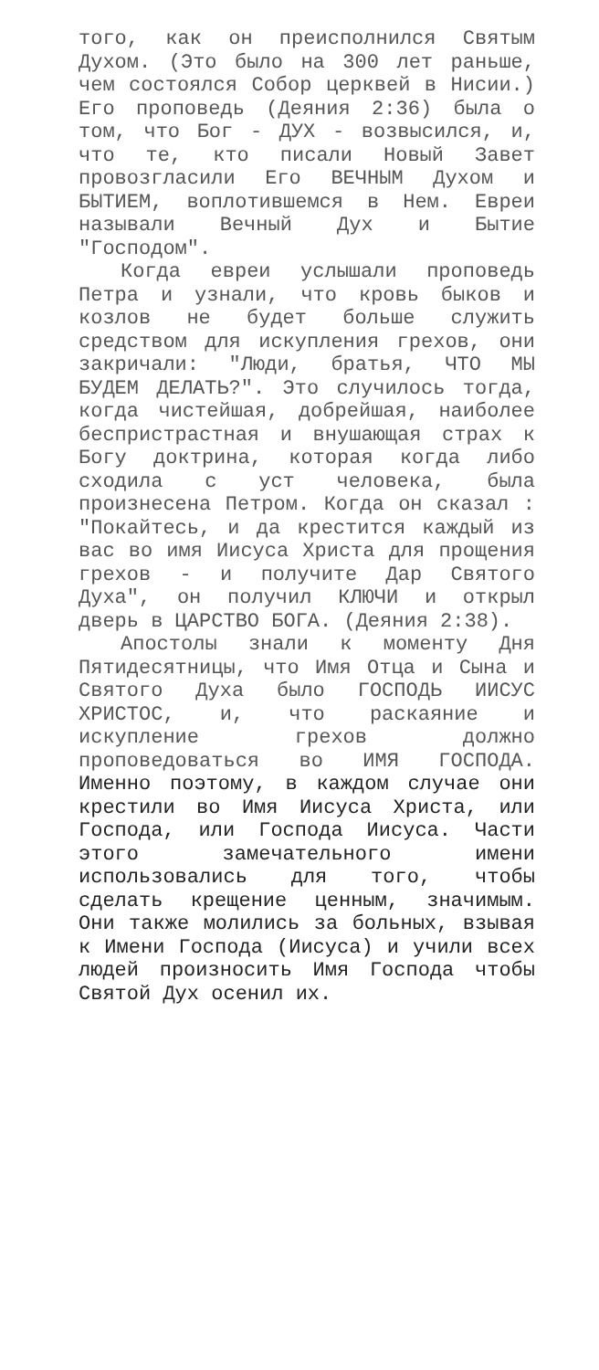того, как он преисполнился Святым Духом. (Это было на 300 лет раньше, чем состоялся Собор церквей в Нисии.) Его проповедь (Деяния 2:36) была о том, что Бог - ДУХ - возвысился, и, что те, кто писали Новый Завет провозгласили Его ВЕЧНЫМ Духом и БЫТИЕМ, воплотившемся в Нем. Евреи называли Вечный Дух и Бытие "Господом".
Когда евреи услышали проповедь Петра и узнали, что кровь быков и козлов не будет больше служить средством для искупления грехов, они закричали: "Люди, братья, ЧТО МЫ БУДЕМ ДЕЛАТЬ?". Это случилось тогда, когда чистейшая, добрейшая, наиболее беспристрастная и внушающая страх к Богу доктрина, которая когда либо сходила с уст человека, была произнесена Петром. Когда он сказал : "Покайтесь, и да крестится каждый из вас во имя Иисуса Христа для прощения грехов - и получите Дар Святого Духа", он получил КЛЮЧИ и открыл дверь в ЦАРСТВО БОГА. (Деяния 2:38).
Апостолы знали к моменту Дня Пятидесятницы, что Имя Отца и Сына и Святого Духа было ГОСПОДЬ ИИСУС ХРИСТОС, и, что раскаяние и искупление грехов должно проповедоваться во ИМЯ ГОСПОДА. Именно поэтому, в каждом случае они крестили во Имя Иисуса Христа, или Господа, или Господа Иисуса. Части этого замечательного имени использовались для того, чтобы сделать крещение ценным, значимым. Они также молились за больных, взывая к Имени Господа (Иисуса) и учили всех людей произносить Имя Господа чтобы Святой Дух осенил их.